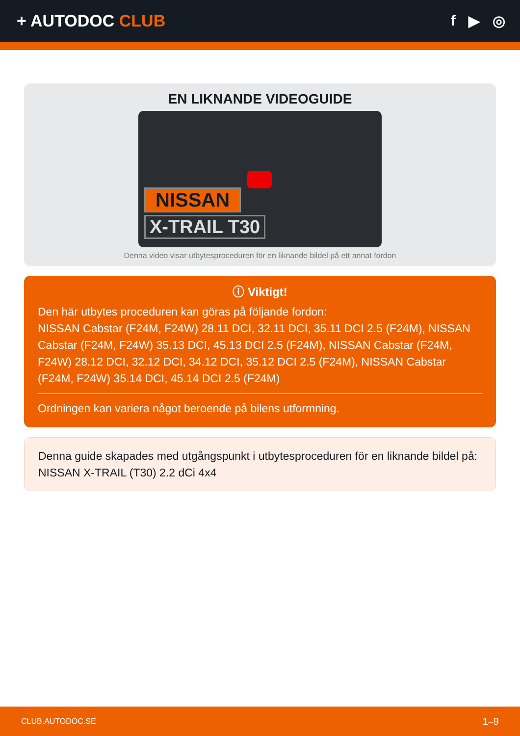+ AUTODOC CLUB f ▶ ◎
EN LIKNANDE VIDEOGUIDE
NISSAN
X-TRAIL T30
Denna video visar utbytesproceduren för en liknande bildel på ett annat fordon
ⓘ Viktigt!
Den här utbytes proceduren kan göras på följande fordon:
NISSAN Cabstar (F24M, F24W) 28.11 DCI, 32.11 DCI, 35.11 DCI 2.5 (F24M), NISSAN Cabstar (F24M, F24W) 35.13 DCI, 45.13 DCI 2.5 (F24M), NISSAN Cabstar (F24M, F24W) 28.12 DCI, 32.12 DCI, 34.12 DCI, 35.12 DCI 2.5 (F24M), NISSAN Cabstar (F24M, F24W) 35.14 DCI, 45.14 DCI 2.5 (F24M)
Ordningen kan variera något beroende på bilens utformning.
Denna guide skapades med utgångspunkt i utbytesproceduren för en liknande bildel på: NISSAN X-TRAIL (T30) 2.2 dCi 4x4
CLUB.AUTODOC.SE 1–9